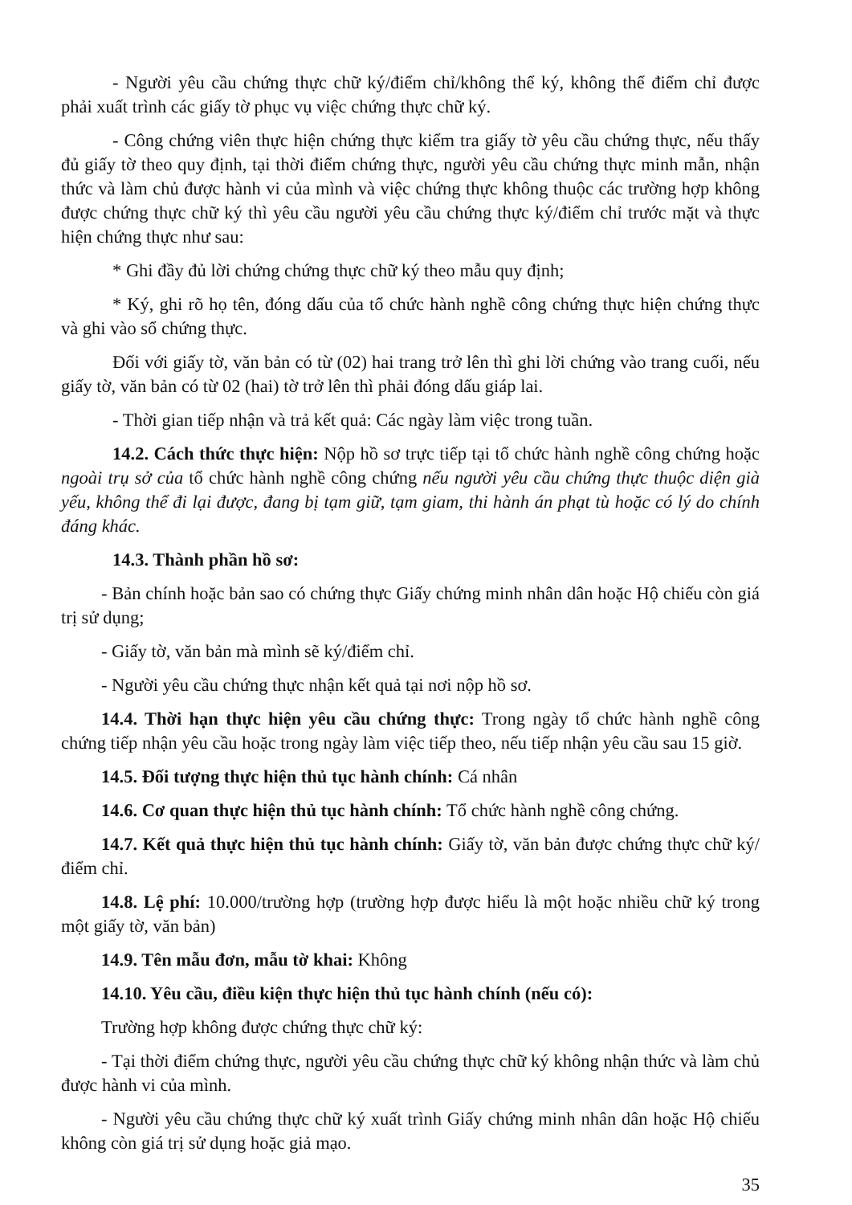- Người yêu cầu chứng thực chữ ký/điểm chỉ/không thể ký, không thể điểm chỉ được phải xuất trình các giấy tờ phục vụ việc chứng thực chữ ký.
- Công chứng viên thực hiện chứng thực kiểm tra giấy tờ yêu cầu chứng thực, nếu thấy đủ giấy tờ theo quy định, tại thời điểm chứng thực, người yêu cầu chứng thực minh mẫn, nhận thức và làm chủ được hành vi của mình và việc chứng thực không thuộc các trường hợp không được chứng thực chữ ký thì yêu cầu người yêu cầu chứng thực ký/điểm chỉ trước mặt và thực hiện chứng thực như sau:
* Ghi đầy đủ lời chứng chứng thực chữ ký theo mẫu quy định;
* Ký, ghi rõ họ tên, đóng dấu của tổ chức hành nghề công chứng thực hiện chứng thực và ghi vào sổ chứng thực.
Đối với giấy tờ, văn bản có từ (02) hai trang trở lên thì ghi lời chứng vào trang cuối, nếu giấy tờ, văn bản có từ 02 (hai) tờ trở lên thì phải đóng dấu giáp lai.
- Thời gian tiếp nhận và trả kết quả: Các ngày làm việc trong tuần.
14.2. Cách thức thực hiện: Nộp hồ sơ trực tiếp tại tổ chức hành nghề công chứng hoặc ngoài trụ sở của tổ chức hành nghề công chứng nếu người yêu cầu chứng thực thuộc diện già yếu, không thể đi lại được, đang bị tạm giữ, tạm giam, thi hành án phạt tù hoặc có lý do chính đáng khác.
14.3. Thành phần hồ sơ:
- Bản chính hoặc bản sao có chứng thực Giấy chứng minh nhân dân hoặc Hộ chiếu còn giá trị sử dụng;
- Giấy tờ, văn bản mà mình sẽ ký/điểm chỉ.
- Người yêu cầu chứng thực nhận kết quả tại nơi nộp hồ sơ.
14.4. Thời hạn thực hiện yêu cầu chứng thực: Trong ngày tổ chức hành nghề công chứng tiếp nhận yêu cầu hoặc trong ngày làm việc tiếp theo, nếu tiếp nhận yêu cầu sau 15 giờ.
14.5. Đối tượng thực hiện thủ tục hành chính: Cá nhân
14.6. Cơ quan thực hiện thủ tục hành chính: Tổ chức hành nghề công chứng.
14.7. Kết quả thực hiện thủ tục hành chính: Giấy tờ, văn bản được chứng thực chữ ký/điểm chỉ.
14.8. Lệ phí: 10.000/trường hợp (trường hợp được hiểu là một hoặc nhiều chữ ký trong một giấy tờ, văn bản)
14.9. Tên mẫu đơn, mẫu tờ khai: Không
14.10. Yêu cầu, điều kiện thực hiện thủ tục hành chính (nếu có):
Trường hợp không được chứng thực chữ ký:
- Tại thời điểm chứng thực, người yêu cầu chứng thực chữ ký không nhận thức và làm chủ được hành vi của mình.
- Người yêu cầu chứng thực chữ ký xuất trình Giấy chứng minh nhân dân hoặc Hộ chiếu không còn giá trị sử dụng hoặc giả mạo.
35